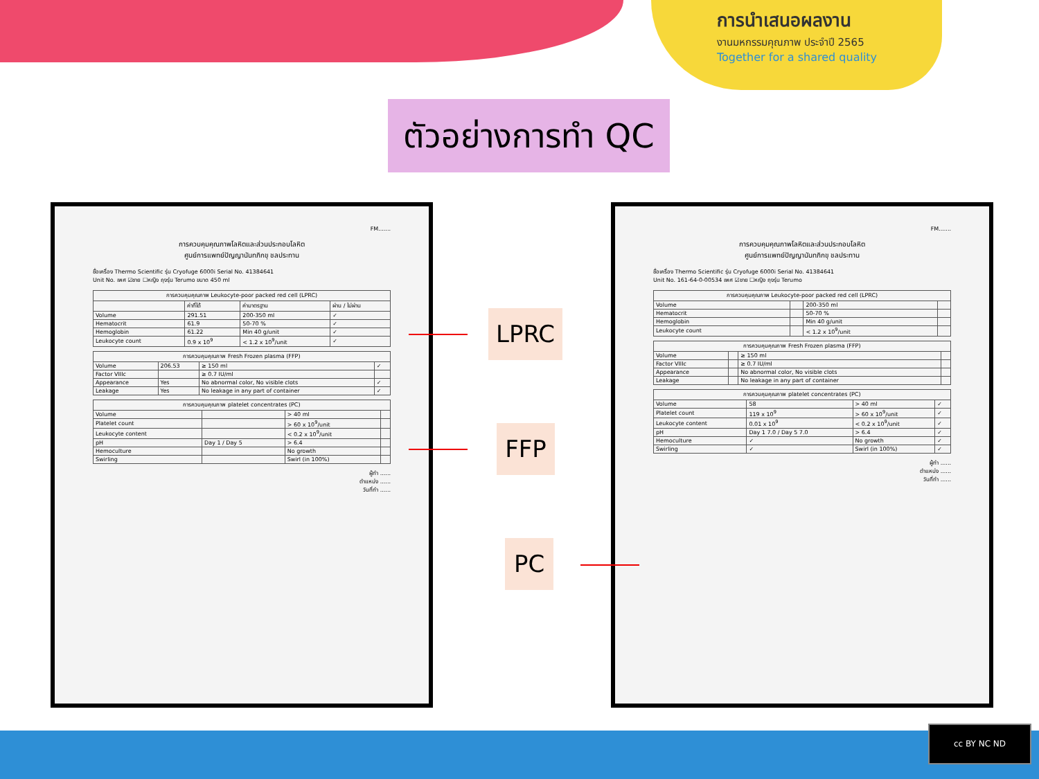การนำเสนอผลงาน
งานมหกรรมคุณภาพ ประจำปี 2565
Together for a shared quality
ตัวอย่างการทำ QC
FM.......
การควบคุมคุณภาพโลหิตและส่วนประกอบโลหิต
ศูนย์การแพทย์ปัญญานันทภิกขุ ชลประทาน
ชื่อเครื่อง Thermo Scientific รุ่น Cryofuge 6000i Serial No. 41384641
Unit No. เพศ ☑ชาย ☐หญิง ถุงรุ่น Terumo ขนาด 450 ml
| การควบคุมคุณภาพ Leukocyte-poor packed red cell (LPRC) | | | |
| --- | --- | --- | --- |
| | ค่าที่ได้ | ค่ามาตรฐาน | ผ่าน / ไม่ผ่าน |
| Volume | 291.51 | 200-350 ml | ✓ |
| Hematocrit | 61.9 | 50-70 % | ✓ |
| Hemoglobin | 61.22 | Min 40 g/unit | ✓ |
| Leukocyte count | 0.9 x 10<sup>9</sup> | < 1.2 x 10<sup>9</sup>/unit | ✓ |
| การควบคุมคุณภาพ Fresh Frozen plasma (FFP) | | | |
| --- | --- | --- | --- |
| Volume | 206.53 | ≥ 150 ml | ✓ |
| Factor VIIIc | | ≥ 0.7 IU/ml | |
| Appearance | Yes | No abnormal color, No visible clots | ✓ |
| Leakage | Yes | No leakage in any part of container | ✓ |
| การควบคุมคุณภาพ platelet concentrates (PC) | | | |
| --- | --- | --- | --- |
| Volume | | > 40 ml | |
| Platelet count | | > 60 x 10<sup>9</sup>/unit | |
| Leukocyte content | | < 0.2 x 10<sup>9</sup>/unit | |
| pH | Day 1 / Day 5 | > 6.4 | |
| Hemoculture | | No growth | |
| Swirling | | Swirl (in 100%) | |
ผู้ทำ ......
ตำแหน่ง ......
วันที่ทำ ......
FM.......
การควบคุมคุณภาพโลหิตและส่วนประกอบโลหิต
ศูนย์การแพทย์ปัญญานันทภิกขุ ชลประทาน
ชื่อเครื่อง Thermo Scientific รุ่น Cryofuge 6000i Serial No. 41384641
Unit No. 161-64-0-00534 เพศ ☑ชาย ☐หญิง ถุงรุ่น Terumo
| การควบคุมคุณภาพ Leukocyte-poor packed red cell (LPRC) | | | |
| --- | --- | --- | --- |
| Volume | | 200-350 ml | |
| Hematocrit | | 50-70 % | |
| Hemoglobin | | Min 40 g/unit | |
| Leukocyte count | | < 1.2 x 10<sup>9</sup>/unit | |
| การควบคุมคุณภาพ Fresh Frozen plasma (FFP) | | | |
| --- | --- | --- | --- |
| Volume | | ≥ 150 ml | |
| Factor VIIIc | | ≥ 0.7 IU/ml | |
| Appearance | | No abnormal color, No visible clots | |
| Leakage | | No leakage in any part of container | |
| การควบคุมคุณภาพ platelet concentrates (PC) | | | |
| --- | --- | --- | --- |
| Volume | 58 | > 40 ml | ✓ |
| Platelet count | 119 x 10<sup>9</sup> | > 60 x 10<sup>9</sup>/unit | ✓ |
| Leukocyte content | 0.01 x 10<sup>9</sup> | < 0.2 x 10<sup>9</sup>/unit | ✓ |
| pH | Day 1 7.0 / Day 5 7.0 | > 6.4 | ✓ |
| Hemoculture | ✓ | No growth | ✓ |
| Swirling | ✓ | Swirl (in 100%) | ✓ |
ผู้ทำ ......
ตำแหน่ง ......
วันที่ทำ ......
LPRC
FFP
PC
cc BY NC ND